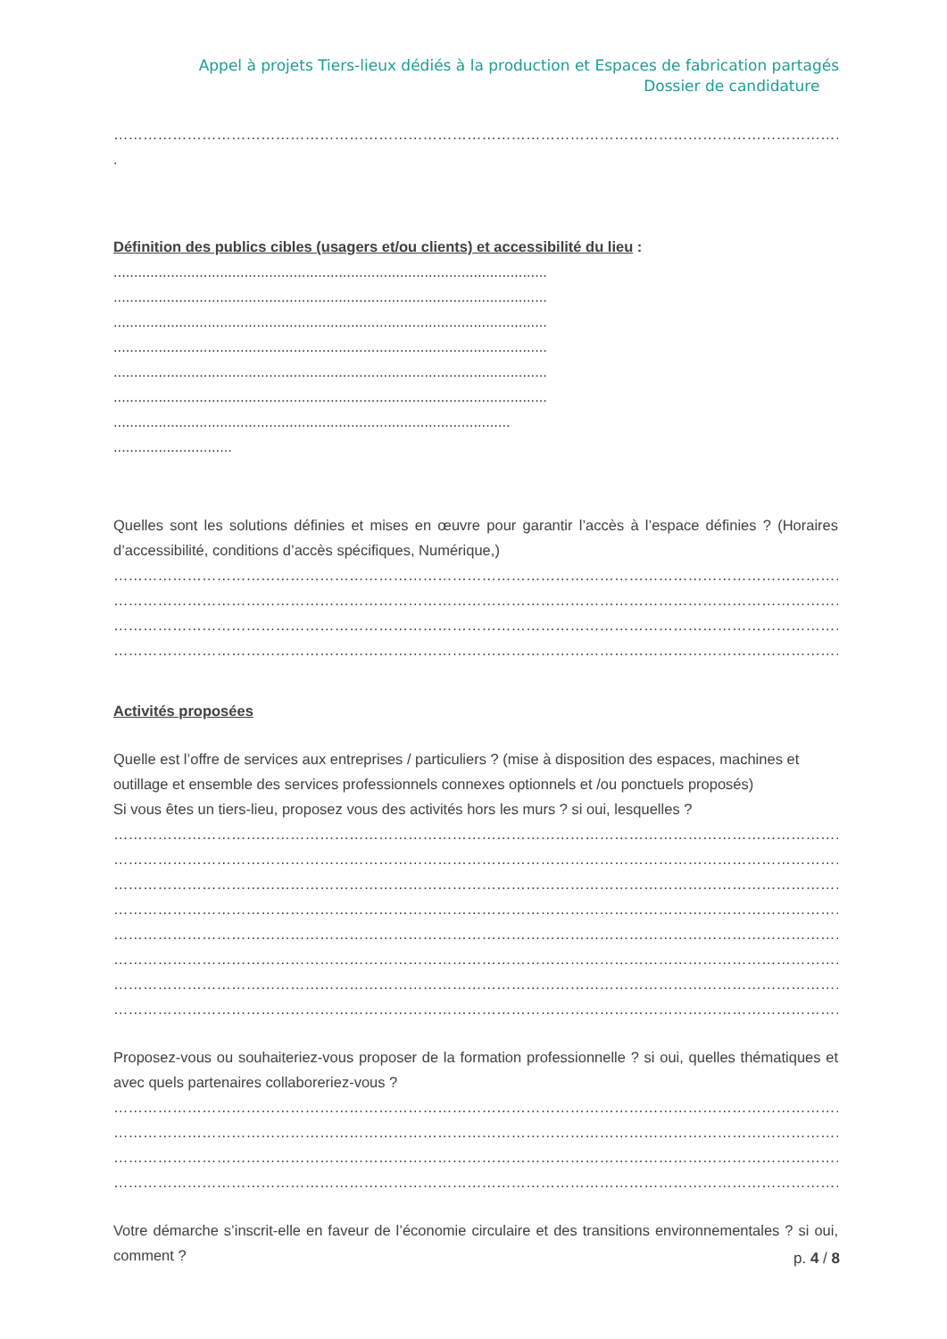Appel à projets Tiers-lieux dédiés à la production et Espaces de fabrication partagés
Dossier de candidature
……………………………………………………………………………………………………………………………………………
.
Définition des publics cibles (usagers et/ou clients) et accessibilité du lieu :
..........................................................................................................
..........................................................................................................
..........................................................................................................
..........................................................................................................
..........................................................................................................
..........................................................................................................
.................................................................................................
.............................
Quelles sont les solutions définies et mises en œuvre pour garantir l’accès à l’espace définies ? (Horaires d’accessibilité, conditions d’accès spécifiques, Numérique,)
……………………………………………………………………………………………………………………………………………
……………………………………………………………………………………………………………………………………………
……………………………………………………………………………………………………………………………………………
……………………………………………………………………………………………………………………………………………
Activités proposées
Quelle est l’offre de services aux entreprises / particuliers ? (mise à disposition des espaces, machines et outillage et ensemble des services professionnels connexes optionnels et /ou ponctuels proposés)
Si vous êtes un tiers-lieu, proposez vous des activités hors les murs ? si oui, lesquelles ?
……………………………………………………………………………………………………………………………………………
……………………………………………………………………………………………………………………………………………
……………………………………………………………………………………………………………………………………………
……………………………………………………………………………………………………………………………………………
……………………………………………………………………………………………………………………………………………
……………………………………………………………………………………………………………………………………………
……………………………………………………………………………………………………………………………………………
……………………………………………………………………………………………………………………………………………
Proposez-vous ou souhaiteriez-vous proposer de la formation professionnelle ? si oui, quelles thématiques et avec quels partenaires collaboreriez-vous ?
……………………………………………………………………………………………………………………………………………
……………………………………………………………………………………………………………………………………………
……………………………………………………………………………………………………………………………………………
……………………………………………………………………………………………………………………………………………
Votre démarche s’inscrit-elle en faveur de l’économie circulaire et des transitions environnementales ? si oui, comment ?
p. 4 / 8